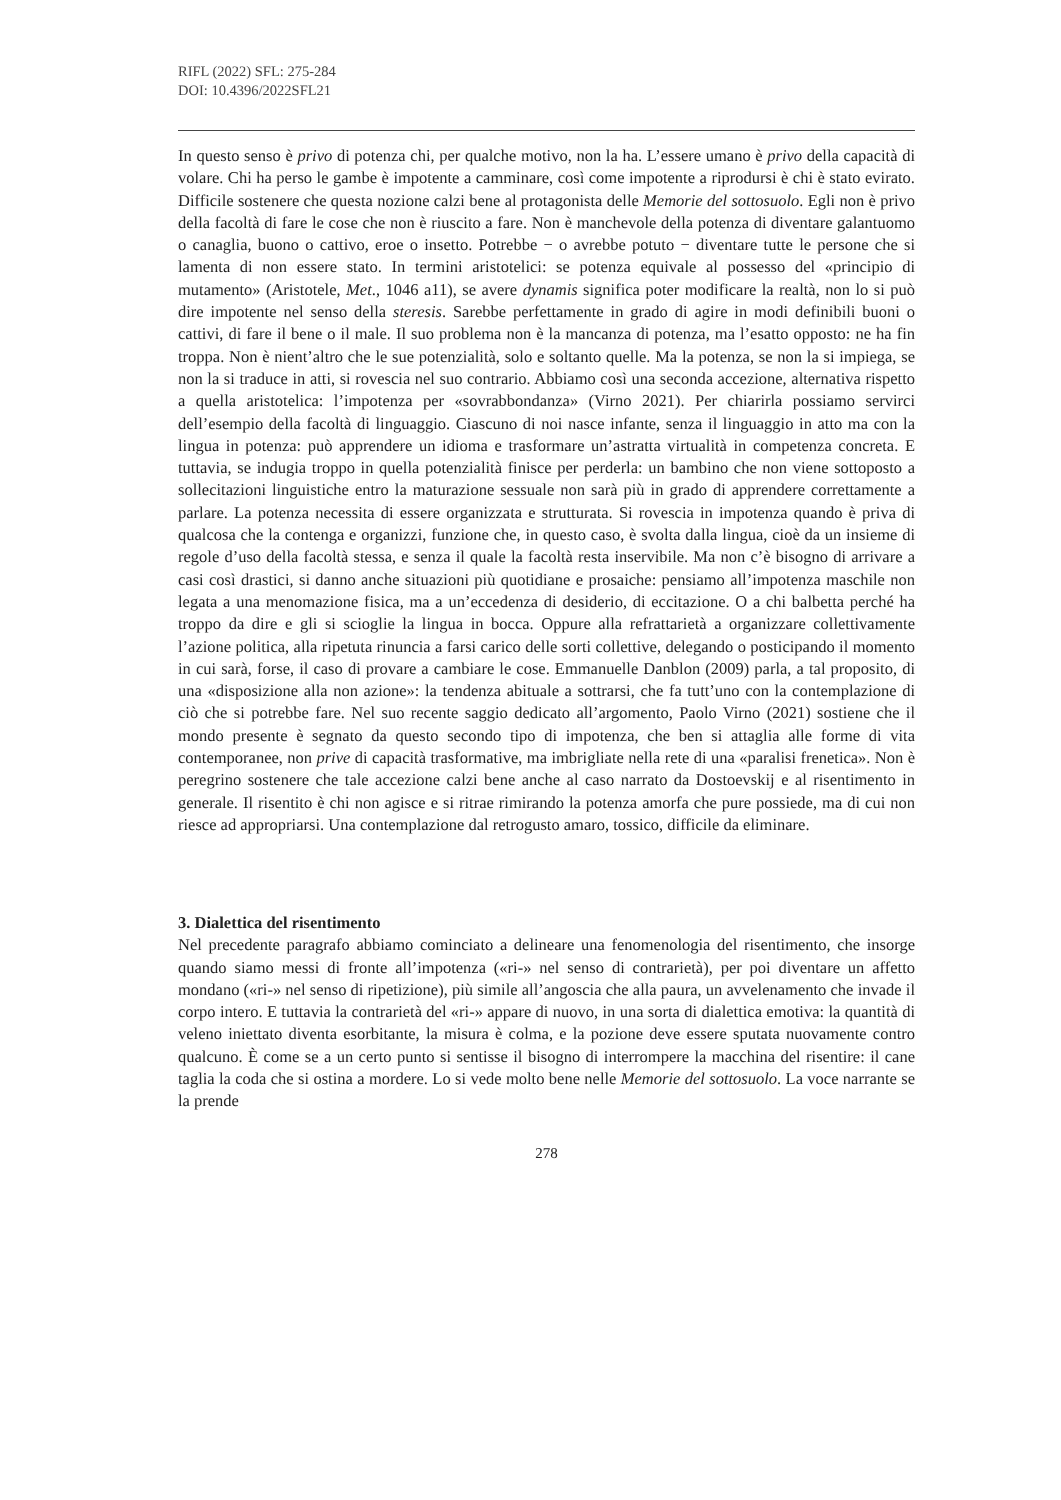RIFL (2022) SFL: 275-284
DOI: 10.4396/2022SFL21
In questo senso è privo di potenza chi, per qualche motivo, non la ha. L’essere umano è privo della capacità di volare. Chi ha perso le gambe è impotente a camminare, così come impotente a riprodursi è chi è stato evirato. Difficile sostenere che questa nozione calzi bene al protagonista delle Memorie del sottosuolo. Egli non è privo della facoltà di fare le cose che non è riuscito a fare. Non è manchevole della potenza di diventare galantuomo o canaglia, buono o cattivo, eroe o insetto. Potrebbe − o avrebbe potuto − diventare tutte le persone che si lamenta di non essere stato. In termini aristotelici: se potenza equivale al possesso del «principio di mutamento» (Aristotele, Met., 1046 a11), se avere dynamis significa poter modificare la realtà, non lo si può dire impotente nel senso della steresis. Sarebbe perfettamente in grado di agire in modi definibili buoni o cattivi, di fare il bene o il male. Il suo problema non è la mancanza di potenza, ma l’esatto opposto: ne ha fin troppa. Non è nient’altro che le sue potenzialità, solo e soltanto quelle. Ma la potenza, se non la si impiega, se non la si traduce in atti, si rovescia nel suo contrario. Abbiamo così una seconda accezione, alternativa rispetto a quella aristotelica: l’impotenza per «sovrabbondanza» (Virno 2021). Per chiarirla possiamo servirci dell’esempio della facoltà di linguaggio. Ciascuno di noi nasce infante, senza il linguaggio in atto ma con la lingua in potenza: può apprendere un idioma e trasformare un’astratta virtualità in competenza concreta. E tuttavia, se indugia troppo in quella potenzialità finisce per perderla: un bambino che non viene sottoposto a sollecitazioni linguistiche entro la maturazione sessuale non sarà più in grado di apprendere correttamente a parlare. La potenza necessita di essere organizzata e strutturata. Si rovescia in impotenza quando è priva di qualcosa che la contenga e organizzi, funzione che, in questo caso, è svolta dalla lingua, cioè da un insieme di regole d’uso della facoltà stessa, e senza il quale la facoltà resta inservibile. Ma non c’è bisogno di arrivare a casi così drastici, si danno anche situazioni più quotidiane e prosaiche: pensiamo all’impotenza maschile non legata a una menomazione fisica, ma a un’eccedenza di desiderio, di eccitazione. O a chi balbetta perché ha troppo da dire e gli si scioglie la lingua in bocca. Oppure alla refrattarietà a organizzare collettivamente l’azione politica, alla ripetuta rinuncia a farsi carico delle sorti collettive, delegando o posticipando il momento in cui sarà, forse, il caso di provare a cambiare le cose. Emmanuelle Danblon (2009) parla, a tal proposito, di una «disposizione alla non azione»: la tendenza abituale a sottrarsi, che fa tutt’uno con la contemplazione di ciò che si potrebbe fare. Nel suo recente saggio dedicato all’argomento, Paolo Virno (2021) sostiene che il mondo presente è segnato da questo secondo tipo di impotenza, che ben si attaglia alle forme di vita contemporanee, non prive di capacità trasformative, ma imbrigliate nella rete di una «paralisi frenetica». Non è peregrino sostenere che tale accezione calzi bene anche al caso narrato da Dostoevskij e al risentimento in generale. Il risentito è chi non agisce e si ritrae rimirando la potenza amorfa che pure possiede, ma di cui non riesce ad appropriarsi. Una contemplazione dal retrogusto amaro, tossico, difficile da eliminare.
3. Dialettica del risentimento
Nel precedente paragrafo abbiamo cominciato a delineare una fenomenologia del risentimento, che insorge quando siamo messi di fronte all’impotenza («ri-» nel senso di contrarietà), per poi diventare un affetto mondano («ri-» nel senso di ripetizione), più simile all’angoscia che alla paura, un avvelenamento che invade il corpo intero. E tuttavia la contrarietà del «ri-» appare di nuovo, in una sorta di dialettica emotiva: la quantità di veleno iniettato diventa esorbitante, la misura è colma, e la pozione deve essere sputata nuovamente contro qualcuno. È come se a un certo punto si sentisse il bisogno di interrompere la macchina del risentire: il cane taglia la coda che si ostina a mordere. Lo si vede molto bene nelle Memorie del sottosuolo. La voce narrante se la prende
278